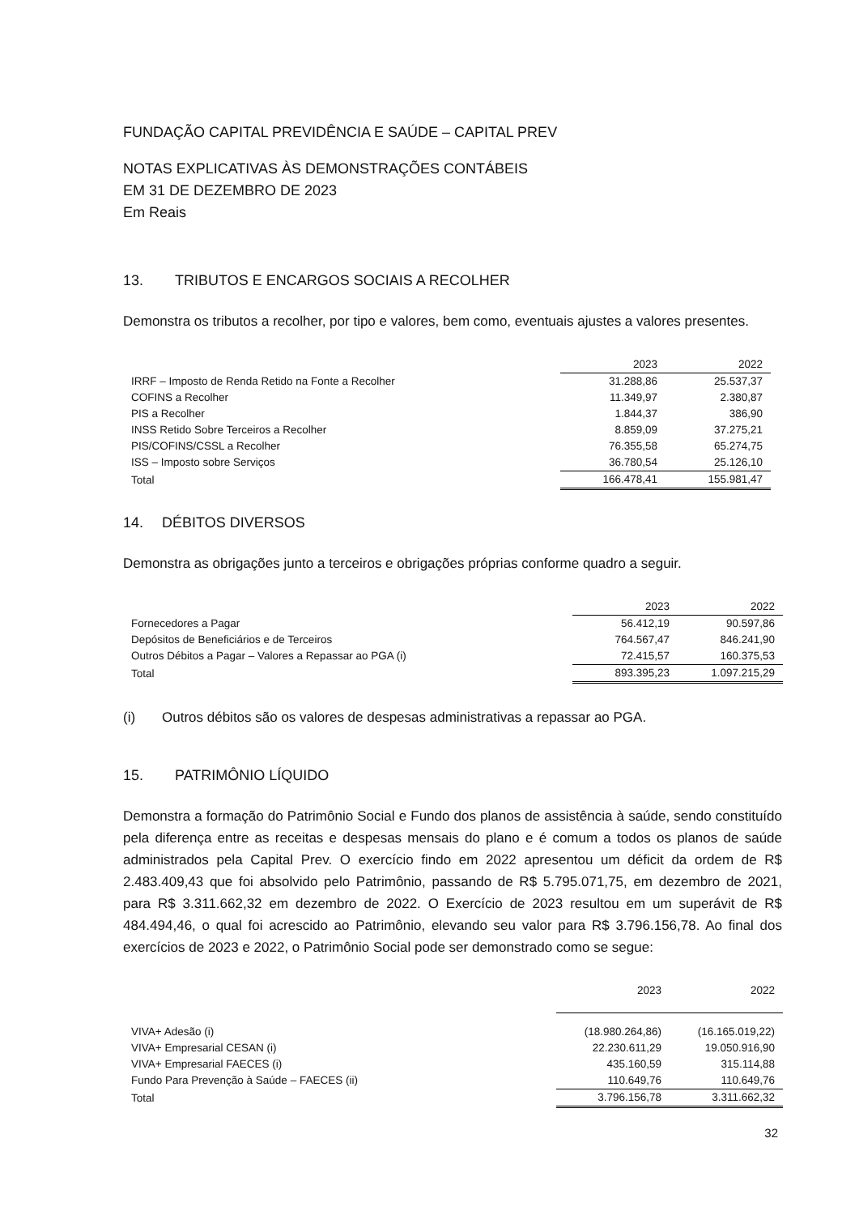FUNDAÇÃO CAPITAL PREVIDÊNCIA E SAÚDE – CAPITAL PREV
NOTAS EXPLICATIVAS ÀS DEMONSTRAÇÕES CONTÁBEIS
EM 31 DE DEZEMBRO DE 2023
Em Reais
13. TRIBUTOS E ENCARGOS SOCIAIS A RECOLHER
Demonstra os tributos a recolher, por tipo e valores, bem como, eventuais ajustes a valores presentes.
| | 2023 | 2022 |
| IRRF – Imposto de Renda Retido na Fonte a Recolher | 31.288,86 | 25.537,37 |
| COFINS a Recolher | 11.349,97 | 2.380,87 |
| PIS a Recolher | 1.844,37 | 386,90 |
| INSS Retido Sobre Terceiros a Recolher | 8.859,09 | 37.275,21 |
| PIS/COFINS/CSSL a Recolher | 76.355,58 | 65.274,75 |
| ISS – Imposto sobre Serviços | 36.780,54 | 25.126,10 |
| Total | 166.478,41 | 155.981,47 |
14. DÉBITOS DIVERSOS
Demonstra as obrigações junto a terceiros e obrigações próprias conforme quadro a seguir.
| | 2023 | 2022 |
| Fornecedores a Pagar | 56.412,19 | 90.597,86 |
| Depósitos de Beneficiários e de Terceiros | 764.567,47 | 846.241,90 |
| Outros Débitos a Pagar – Valores a Repassar ao PGA (i) | 72.415,57 | 160.375,53 |
| Total | 893.395,23 | 1.097.215,29 |
(i) Outros débitos são os valores de despesas administrativas a repassar ao PGA.
15. PATRIMÔNIO LÍQUIDO
Demonstra a formação do Patrimônio Social e Fundo dos planos de assistência à saúde, sendo constituído pela diferença entre as receitas e despesas mensais do plano e é comum a todos os planos de saúde administrados pela Capital Prev. O exercício findo em 2022 apresentou um déficit da ordem de R$ 2.483.409,43 que foi absolvido pelo Patrimônio, passando de R$ 5.795.071,75, em dezembro de 2021, para R$ 3.311.662,32 em dezembro de 2022. O Exercício de 2023 resultou em um superávit de R$ 484.494,46, o qual foi acrescido ao Patrimônio, elevando seu valor para R$ 3.796.156,78. Ao final dos exercícios de 2023 e 2022, o Patrimônio Social pode ser demonstrado como se segue:
| | 2023 | 2022 |
| VIVA+ Adesão (i) | (18.980.264,86) | (16.165.019,22) |
| VIVA+ Empresarial CESAN (i) | 22.230.611,29 | 19.050.916,90 |
| VIVA+ Empresarial FAECES (i) | 435.160,59 | 315.114,88 |
| Fundo Para Prevenção à Saúde – FAECES (ii) | 110.649,76 | 110.649,76 |
| Total | 3.796.156,78 | 3.311.662,32 |
32